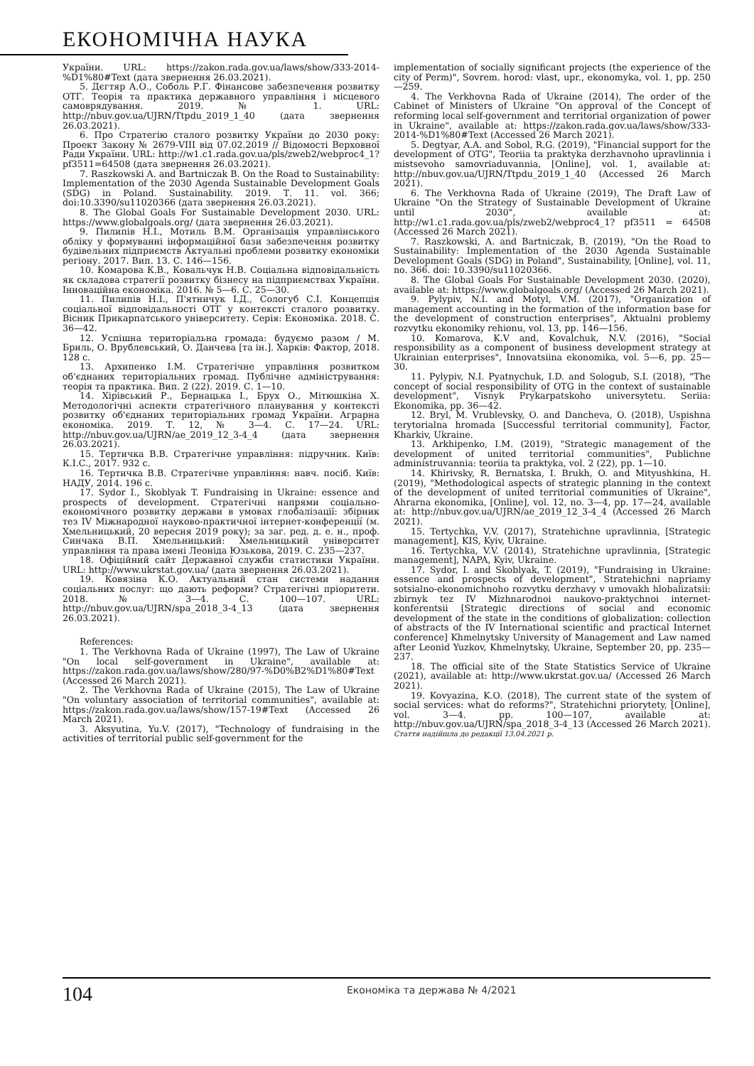ЕКОНОМІЧНА НАУКА
України. URL: https://zakon.rada.gov.ua/laws/show/333-2014-%D1%80#Text (дата звернення 26.03.2021).
5. Дєгтяр А.О., Соболь Р.Г. Фінансове забезпечення розвитку ОТГ. Теорія та практика державного управління і місцевого самоврядування. 2019. № 1. URL: http://nbuv.gov.ua/UJRN/Ttpdu_2019_1_40 (дата звернення 26.03.2021).
6. Про Стратегію сталого розвитку України до 2030 року: Проект Закону № 2679-VIII від 07.02.2019 // Відомості Верховної Ради України. URL: http://w1.c1.rada.gov.ua/pls/zweb2/webproc4_1?pf3511=64508 (дата звернення 26.03.2021).
7. Raszkowski A. and Bartniczak B. On the Road to Sustainability: Implementation of the 2030 Agenda Sustainable Development Goals (SDG) in Poland. Sustainability. 2019. Т. 11. vol. 366; doi:10.3390/su11020366 (дата звернення 26.03.2021).
8. The Global Goals For Sustainable Development 2030. URL: https://www.globalgoals.org/ (дата звернення 26.03.2021).
9. Пилипів Н.І., Мотиль В.М. Організація управлінського обліку у формуванні інформаційної бази забезпечення розвитку будівельних підприємств Актуальні проблеми розвитку економіки регіону. 2017. Вип. 13. С. 146—156.
10. Комарова К.В., Ковальчук Н.В. Соціальна відповідальність як складова стратегії розвитку бізнесу на підприємствах України. Інноваційна економіка. 2016. № 5—6. С. 25—30.
11. Пилипів Н.І., П'ятничук І.Д., Сологуб С.І. Концепція соціальної відповідальності ОТГ у контексті сталого розвитку. Вісник Прикарпатського університету. Серія: Економіка. 2018. С. 36—42.
12. Успішна територіальна громада: будуємо разом / М. Бриль, О. Врублевський, О. Данчева [та ін.]. Харків: Фактор, 2018. 128 с.
13. Архипенко І.М. Стратегічне управління розвитком об'єднаних територіальних громад. Публічне адміністрування: теорія та практика. Вип. 2 (22). 2019. С. 1—10.
14. Хірівський Р., Бернацька І., Брух О., Мітюшкіна Х. Методологічні аспекти стратегічного планування у контексті розвитку об'єднаних територіальних громад України. Аграрна економіка. 2019. Т. 12, № 3—4. С. 17—24. URL: http://nbuv.gov.ua/UJRN/ae_2019_12_3-4_4 (дата звернення 26.03.2021).
15. Тертичка В.В. Стратегічне управління: підручник. Київ: К.І.С., 2017. 932 с.
16. Тертичка В.В. Стратегічне управління: навч. посіб. Київ: НАДУ, 2014. 196 с.
17. Sydor I., Skoblyak T. Fundraising in Ukraine: essence and prospects of development. Стратегічні напрями соціально-економічного розвитку держави в умовах глобалізації: збірник тез IV Міжнародної науково-практичної інтернет-конференції (м. Хмельницький, 20 вересня 2019 року); за заг. ред. д. е. н., проф. Синчака В.П. Хмельницький: Хмельницький університет управління та права імені Леоніда Юзькова, 2019. С. 235—237.
18. Офіційний сайт Державної служби статистики України. URL: http://www.ukrstat.gov.ua/ (дата звернення 26.03.2021).
19. Ковязіна К.О. Актуальний стан системи надання соціальних послуг: що дають реформи? Стратегічні пріоритети. 2018. № 3—4. С. 100—107. URL: http://nbuv.gov.ua/UJRN/spa_2018_3-4_13 (дата звернення 26.03.2021).
References:
1. The Verkhovna Rada of Ukraine (1997), The Law of Ukraine "On local self-government in Ukraine", available at: https://zakon.rada.gov.ua/laws/show/280/97-%D0%B2%D1%80#Text (Accessed 26 March 2021).
2. The Verkhovna Rada of Ukraine (2015), The Law of Ukraine "On voluntary association of territorial communities", available at: https://zakon.rada.gov.ua/laws/show/157-19#Text (Accessed 26 March 2021).
3. Aksyutina, Yu.V. (2017), "Technology of fundraising in the activities of territorial public self-government for the
implementation of socially significant projects (the experience of the city of Perm)", Sovrem. horod: vlast, upr., ekonomyka, vol. 1, pp. 250—259.
4. The Verkhovna Rada of Ukraine (2014), The order of the Cabinet of Ministers of Ukraine "On approval of the Concept of reforming local self-government and territorial organization of power in Ukraine", available at: https://zakon.rada.gov.ua/laws/show/333-2014-%D1%80#Text (Accessed 26 March 2021).
5. Degtyar, A.A. and Sobol, R.G. (2019), "Financial support for the development of OTG", Teoriia ta praktyka derzhavnoho upravlinnia i mistsevoho samovriaduvannia, [Online], vol. 1, available at: http://nbuv.gov.ua/UJRN/Ttpdu_2019_1_40 (Accessed 26 March 2021).
6. The Verkhovna Rada of Ukraine (2019), The Draft Law of Ukraine "On the Strategy of Sustainable Development of Ukraine until 2030", available at: http://w1.c1.rada.gov.ua/pls/zweb2/webproc4_1? pf3511 = 64508 (Accessed 26 March 2021).
7. Raszkowski, A. and Bartniczak, B. (2019), "On the Road to Sustainability: Implementation of the 2030 Agenda Sustainable Development Goals (SDG) in Poland", Sustainability, [Online], vol. 11, no. 366. doi: 10.3390/su11020366.
8. The Global Goals For Sustainable Development 2030. (2020), available at: https://www.globalgoals.org/ (Accessed 26 March 2021).
9. Pylypiv, N.I. and Motyl, V.M. (2017), "Organization of management accounting in the formation of the information base for the development of construction enterprises", Aktualni problemy rozvytku ekonomiky rehionu, vol. 13, pp. 146—156.
10. Komarova, K.V and, Kovalchuk, N.V. (2016), "Social responsibility as a component of business development strategy at Ukrainian enterprises", Innovatsiina ekonomika, vol. 5—6, pp. 25—30.
11. Pylypiv, N.I. Pyatnychuk, I.D. and Sologub, S.I. (2018), "The concept of social responsibility of OTG in the context of sustainable development", Visnyk Prykarpatskoho universytetu. Seriia: Ekonomika, pp. 36—42.
12. Bryl, M. Vrublevsky, O. and Dancheva, O. (2018), Uspishna terytorialna hromada [Successful territorial community], Factor, Kharkiv, Ukraine.
13. Arkhipenko, I.M. (2019), "Strategic management of the development of united territorial communities", Publichne administruvannia: teoriia ta praktyka, vol. 2 (22), pp. 1—10.
14. Khirivsky, R. Bernatska, I. Brukh, O. and Mityushkina, H. (2019), "Methodological aspects of strategic planning in the context of the development of united territorial communities of Ukraine", Ahrarna ekonomika, [Online], vol. 12, no. 3—4, pp. 17—24, available at: http://nbuv.gov.ua/UJRN/ae_2019_12_3-4_4 (Accessed 26 March 2021).
15. Tertychka, V.V. (2017), Stratehichne upravlinnia, [Strategic management], KIS, Kyiv, Ukraine.
16. Tertychka, V.V. (2014), Stratehichne upravlinnia, [Strategic management], NAPA, Kyiv, Ukraine.
17. Sydor, I. and Skoblyak, T. (2019), "Fundraising in Ukraine: essence and prospects of development", Stratehichni napriamy sotsialno-ekonomichnoho rozvytku derzhavy v umovakh hlobalizatsii: zbirnyk tez IV Mizhnarodnoi naukovo-praktychnoi internet-konferentsii [Strategic directions of social and economic development of the state in the conditions of globalization: collection of abstracts of the IV International scientific and practical Internet conference] Khmelnytsky University of Management and Law named after Leonid Yuzkov, Khmelnytsky, Ukraine, September 20, pp. 235—237.
18. The official site of the State Statistics Service of Ukraine (2021), available at: http://www.ukrstat.gov.ua/ (Accessed 26 March 2021).
19. Kovyazina, K.O. (2018), The current state of the system of social services: what do reforms?", Stratehichni priorytety, [Online], vol. 3—4. pp. 100—107, available at: http://nbuv.gov.ua/UJRN/spa_2018_3-4_13 (Accessed 26 March 2021).
Стаття надійшла до редакції 13.04.2021 р.
104
Економіка та держава № 4/2021